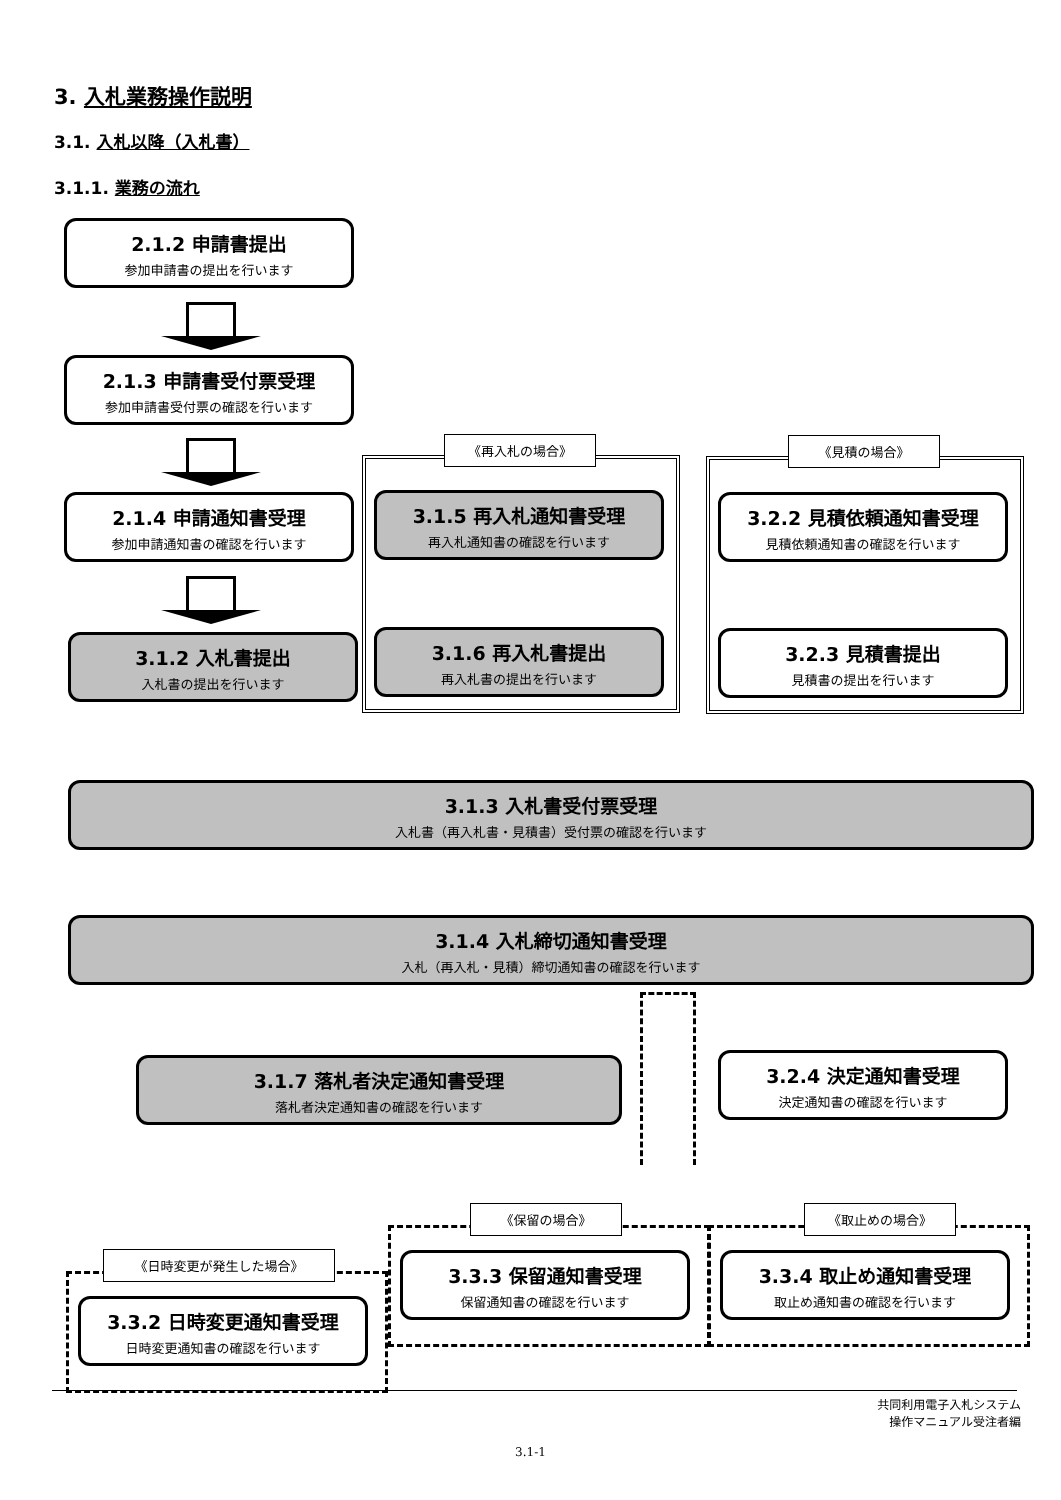3. 入札業務操作説明
3.1. 入札以降（入札書）
3.1.1. 業務の流れ
2.1.2 申請書提出
参加申請書の提出を行います
2.1.3 申請書受付票受理
参加申請書受付票の確認を行います
2.1.4 申請通知書受理
参加申請通知書の確認を行います
3.1.2 入札書提出
入札書の提出を行います
《再入札の場合》
3.1.5 再入札通知書受理
再入札通知書の確認を行います
3.1.6 再入札書提出
再入札書の提出を行います
《見積の場合》
3.2.2 見積依頼通知書受理
見積依頼通知書の確認を行います
3.2.3 見積書提出
見積書の提出を行います
3.1.3 入札書受付票受理
入札書（再入札書・見積書）受付票の確認を行います
3.1.4 入札締切通知書受理
入札（再入札・見積）締切通知書の確認を行います
3.1.7 落札者決定通知書受理
落札者決定通知書の確認を行います
3.2.4 決定通知書受理
決定通知書の確認を行います
《保留の場合》
3.3.3 保留通知書受理
保留通知書の確認を行います
《取止めの場合》
3.3.4 取止め通知書受理
取止め通知書の確認を行います
《日時変更が発生した場合》
3.3.2 日時変更通知書受理
日時変更通知書の確認を行います
共同利用電子入札システム
操作マニュアル受注者編
3.1-1